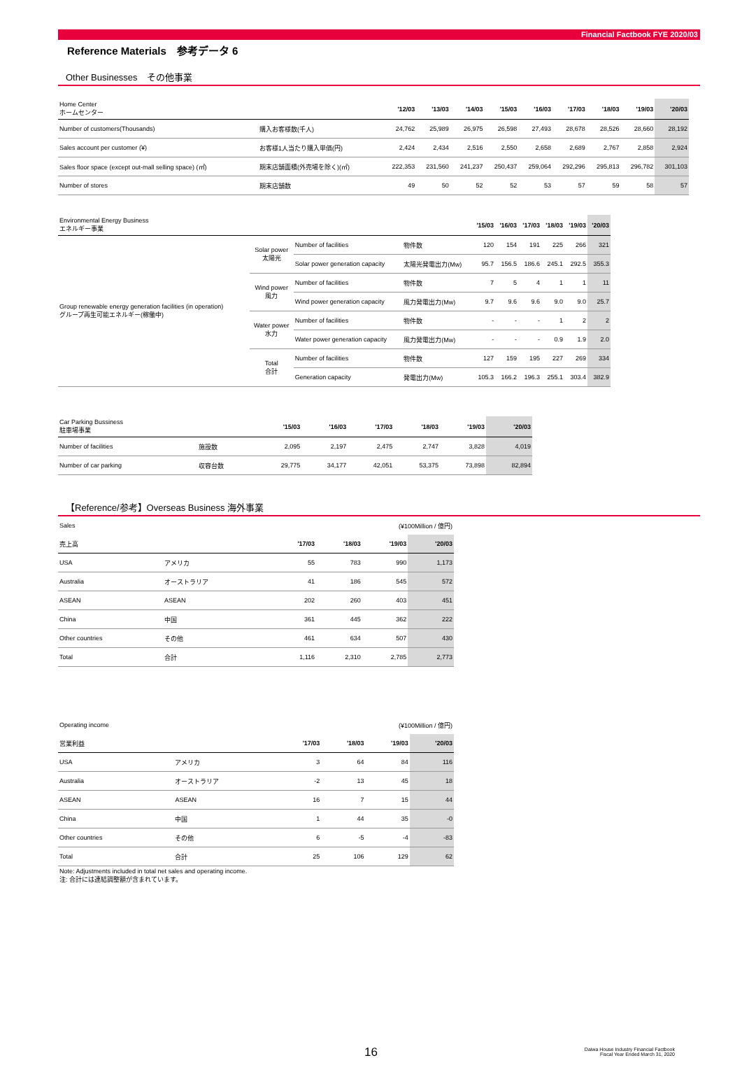Financial Factbook FYE 2020/03
Reference Materials　参考データ 6
Other Businesses　その他事業
| Home Center ホームセンター | | '12/03 | '13/03 | '14/03 | '15/03 | '16/03 | '17/03 | '18/03 | '19/03 | '20/03 |
| Number of customers(Thousands) | 購入お客様数(千人) | 24,762 | 25,989 | 26,975 | 26,598 | 27,493 | 28,678 | 28,526 | 28,660 | 28,192 |
| Sales account per customer (¥) | お客様1人当たり購入単価(円) | 2,424 | 2,434 | 2,516 | 2,550 | 2,658 | 2,689 | 2,767 | 2,858 | 2,924 |
| Sales floor space (except out-mall selling space) (㎡) | 期末店舗面積(外売場を除く)(㎡) | 222,353 | 231,560 | 241,237 | 250,437 | 259,064 | 292,296 | 295,813 | 296,782 | 301,103 |
| Number of stores | 期末店舗数 | 49 | 50 | 52 | 52 | 53 | 57 | 59 | 58 | 57 |
| Environmental Energy Business エネルギー事業 | | | | '15/03 | '16/03 | '17/03 | '18/03 | '19/03 | '20/03 |
| Group renewable energy generation facilities (in operation) グループ再生可能エネルギー(稼働中) | Solar power 太陽光 | Number of facilities | 物件数 | 120 | 154 | 191 | 225 | 266 | 321 |
| | | Solar power generation capacity | 太陽光発電出力(Mw) | 95.7 | 156.5 | 186.6 | 245.1 | 292.5 | 355.3 |
| | Wind power 風力 | Number of facilities | 物件数 | 7 | 5 | 4 | 1 | 1 | 11 |
| | | Wind power generation capacity | 風力発電出力(Mw) | 9.7 | 9.6 | 9.6 | 9.0 | 9.0 | 25.7 |
| | Water power 水力 | Number of facilities | 物件数 | - | - | - | 1 | 2 | 2 |
| | | Water power generation capacity | 風力発電出力(Mw) | - | - | - | 0.9 | 1.9 | 2.0 |
| | Total 合計 | Number of facilities | 物件数 | 127 | 159 | 195 | 227 | 269 | 334 |
| | | Generation capacity | 発電出力(Mw) | 105.3 | 166.2 | 196.3 | 255.1 | 303.4 | 382.9 |
| Car Parking Bussiness 駐車場事業 | | '15/03 | '16/03 | '17/03 | '18/03 | '19/03 | '20/03 |
| Number of facilities | 施設数 | 2,095 | 2,197 | 2,475 | 2,747 | 3,828 | 4,019 |
| Number of car parking | 収容台数 | 29,775 | 34,177 | 42,051 | 53,375 | 73,898 | 82,894 |
【Reference/参考】Overseas Business 海外事業
| Sales | (¥100Million / 億円) | | | | |
| 売上高 | | '17/03 | '18/03 | '19/03 | '20/03 |
| USA | アメリカ | 55 | 783 | 990 | 1,173 |
| Australia | オーストラリア | 41 | 186 | 545 | 572 |
| ASEAN | ASEAN | 202 | 260 | 403 | 451 |
| China | 中国 | 361 | 445 | 362 | 222 |
| Other countries | その他 | 461 | 634 | 507 | 430 |
| Total | 合計 | 1,116 | 2,310 | 2,785 | 2,773 |
| Operating income | (¥100Million / 億円) | | | | |
| 営業利益 | | '17/03 | '18/03 | '19/03 | '20/03 |
| USA | アメリカ | 3 | 64 | 84 | 116 |
| Australia | オーストラリア | -2 | 13 | 45 | 18 |
| ASEAN | ASEAN | 16 | 7 | 15 | 44 |
| China | 中国 | 1 | 44 | 35 | -0 |
| Other countries | その他 | 6 | -5 | -4 | -83 |
| Total | 合計 | 25 | 106 | 129 | 62 |
Note: Adjustments included in total net sales and operating income.
注: 合計には連結調整額が含まれています。
16
Daiwa House Industry Financial Factbook
Fiscal Year Ended March 31, 2020